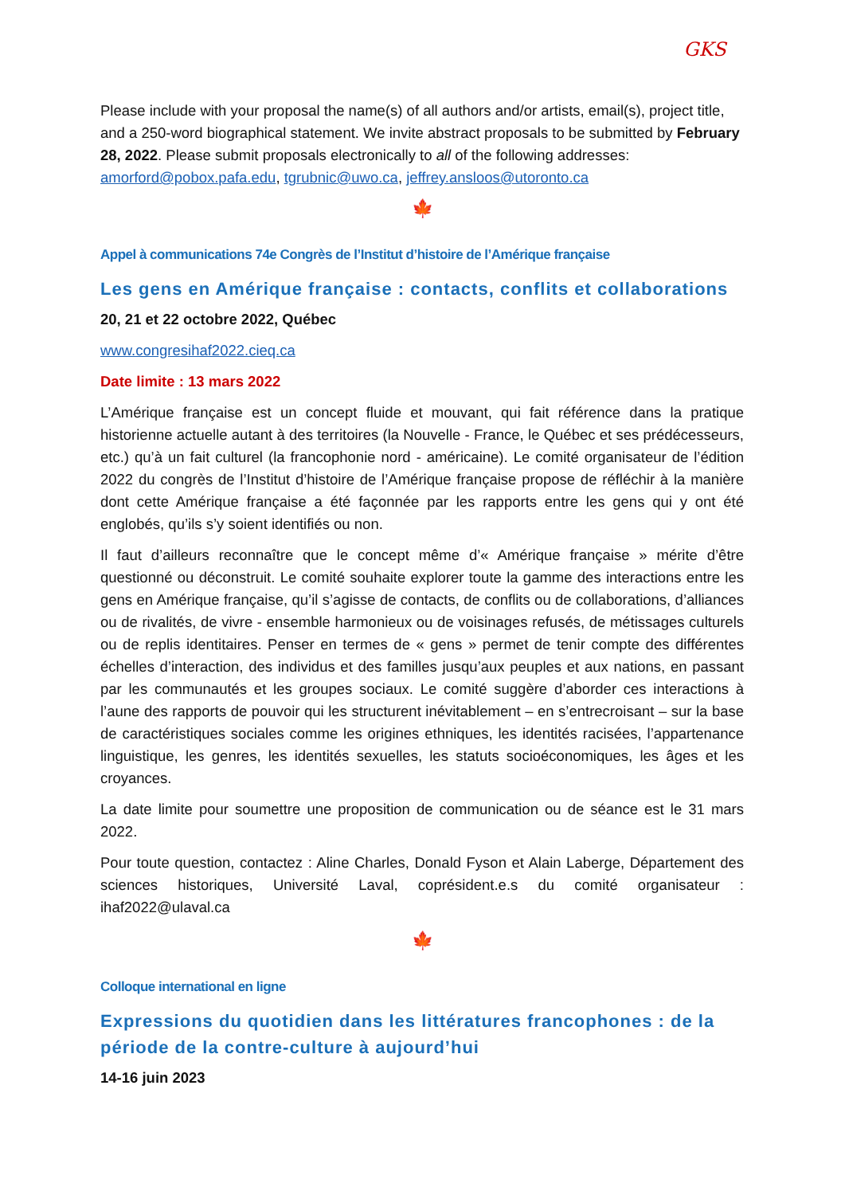GKS
Please include with your proposal the name(s) of all authors and/or artists, email(s), project title, and a 250-word biographical statement. We invite abstract proposals to be submitted by February 28, 2022. Please submit proposals electronically to all of the following addresses: amorford@pobox.pafa.edu, tgrubnic@uwo.ca, jeffrey.ansloos@utoronto.ca
🍁
Appel à communications 74e Congrès de l’Institut d’histoire de l’Amérique française
Les gens en Amérique française : contacts, conflits et collaborations
20, 21 et 22 octobre 2022, Québec
www.congresihaf2022.cieq.ca
Date limite : 13 mars 2022
L’Amérique française est un concept fluide et mouvant, qui fait référence dans la pratique historienne actuelle autant à des territoires (la Nouvelle - France, le Québec et ses prédécesseurs, etc.) qu’à un fait culturel (la francophonie nord - américaine). Le comité organisateur de l’édition 2022 du congrès de l’Institut d’histoire de l’Amérique française propose de réfléchir à la manière dont cette Amérique française a été façonnée par les rapports entre les gens qui y ont été englobés, qu’ils s’y soient identifiés ou non.
Il faut d’ailleurs reconnaître que le concept même d’« Amérique française » mérite d’être questionné ou déconstruit. Le comité souhaite explorer toute la gamme des interactions entre les gens en Amérique française, qu’il s’agisse de contacts, de conflits ou de collaborations, d’alliances ou de rivalités, de vivre - ensemble harmonieux ou de voisinages refusés, de métissages culturels ou de replis identitaires. Penser en termes de « gens » permet de tenir compte des différentes échelles d’interaction, des individus et des familles jusqu’aux peuples et aux nations, en passant par les communautés et les groupes sociaux. Le comité suggère d’aborder ces interactions à l’aune des rapports de pouvoir qui les structurent inévitablement – en s’entrecroisant – sur la base de caractéristiques sociales comme les origines ethniques, les identités racisées, l’appartenance linguistique, les genres, les identités sexuelles, les statuts socioéconomiques, les âges et les croyances.
La date limite pour soumettre une proposition de communication ou de séance est le 31 mars 2022.
Pour toute question, contactez : Aline Charles, Donald Fyson et Alain Laberge, Département des sciences historiques, Université Laval, coprésident.e.s du comité organisateur : ihaf2022@ulaval.ca
🍁
Colloque international en ligne
Expressions du quotidien dans les littératures francophones : de la période de la contre-culture à aujourd’hui
14-16 juin 2023